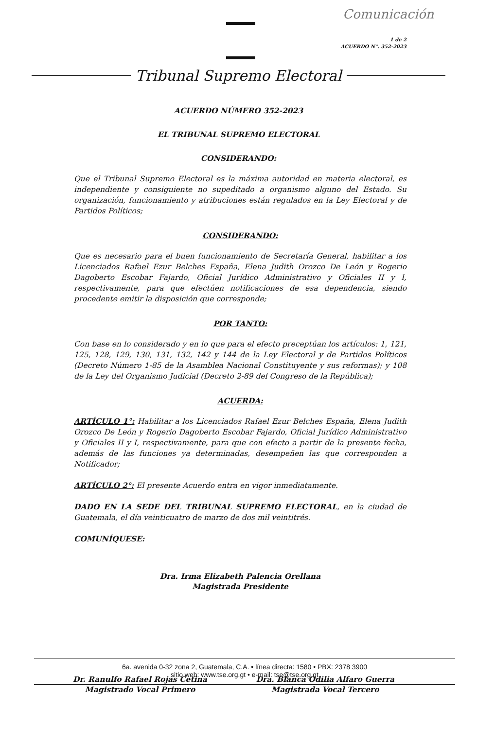Comunicación
1 de 2
ACUERDO N°. 352-2023
Tribunal Supremo Electoral
ACUERDO NÚMERO 352-2023
EL TRIBUNAL SUPREMO ELECTORAL
CONSIDERANDO:
Que el Tribunal Supremo Electoral es la máxima autoridad en materia electoral, es independiente y consiguiente no supeditado a organismo alguno del Estado. Su organización, funcionamiento y atribuciones están regulados en la Ley Electoral y de Partidos Políticos;
CONSIDERANDO:
Que es necesario para el buen funcionamiento de Secretaría General, habilitar a los Licenciados Rafael Ezur Belches España, Elena Judith Orozco De León y Rogerio Dagoberto Escobar Fajardo, Oficial Jurídico Administrativo y Oficiales II y I, respectivamente, para que efectúen notificaciones de esa dependencia, siendo procedente emitir la disposición que corresponde;
POR TANTO:
Con base en lo considerado y en lo que para el efecto preceptúan los artículos: 1, 121, 125, 128, 129, 130, 131, 132, 142 y 144 de la Ley Electoral y de Partidos Políticos (Decreto Número 1-85 de la Asamblea Nacional Constituyente y sus reformas); y 108 de la Ley del Organismo Judicial (Decreto 2-89 del Congreso de la República);
ACUERDA:
ARTÍCULO 1°: Habilitar a los Licenciados Rafael Ezur Belches España, Elena Judith Orozco De León y Rogerio Dagoberto Escobar Fajardo, Oficial Jurídico Administrativo y Oficiales II y I, respectivamente, para que con efecto a partir de la presente fecha, además de las funciones ya determinadas, desempeñen las que corresponden a Notificador;
ARTÍCULO 2°: El presente Acuerdo entra en vigor inmediatamente.
DADO EN LA SEDE DEL TRIBUNAL SUPREMO ELECTORAL, en la ciudad de Guatemala, el día veinticuatro de marzo de dos mil veintitrés.
COMUNÍQUESE:
Dra. Irma Elizabeth Palencia Orellana
Magistrada Presidente
Dr. Ranulfo Rafael Rojas Cetina
Magistrado Vocal Primero
Dra. Blanca Odilia Alfaro Guerra
Magistrada Vocal Tercero
6a. avenida 0-32 zona 2, Guatemala, C.A. • línea directa: 1580 • PBX: 2378 3900
sitio web: www.tse.org.gt • e-mail: tse@tse.org.gt